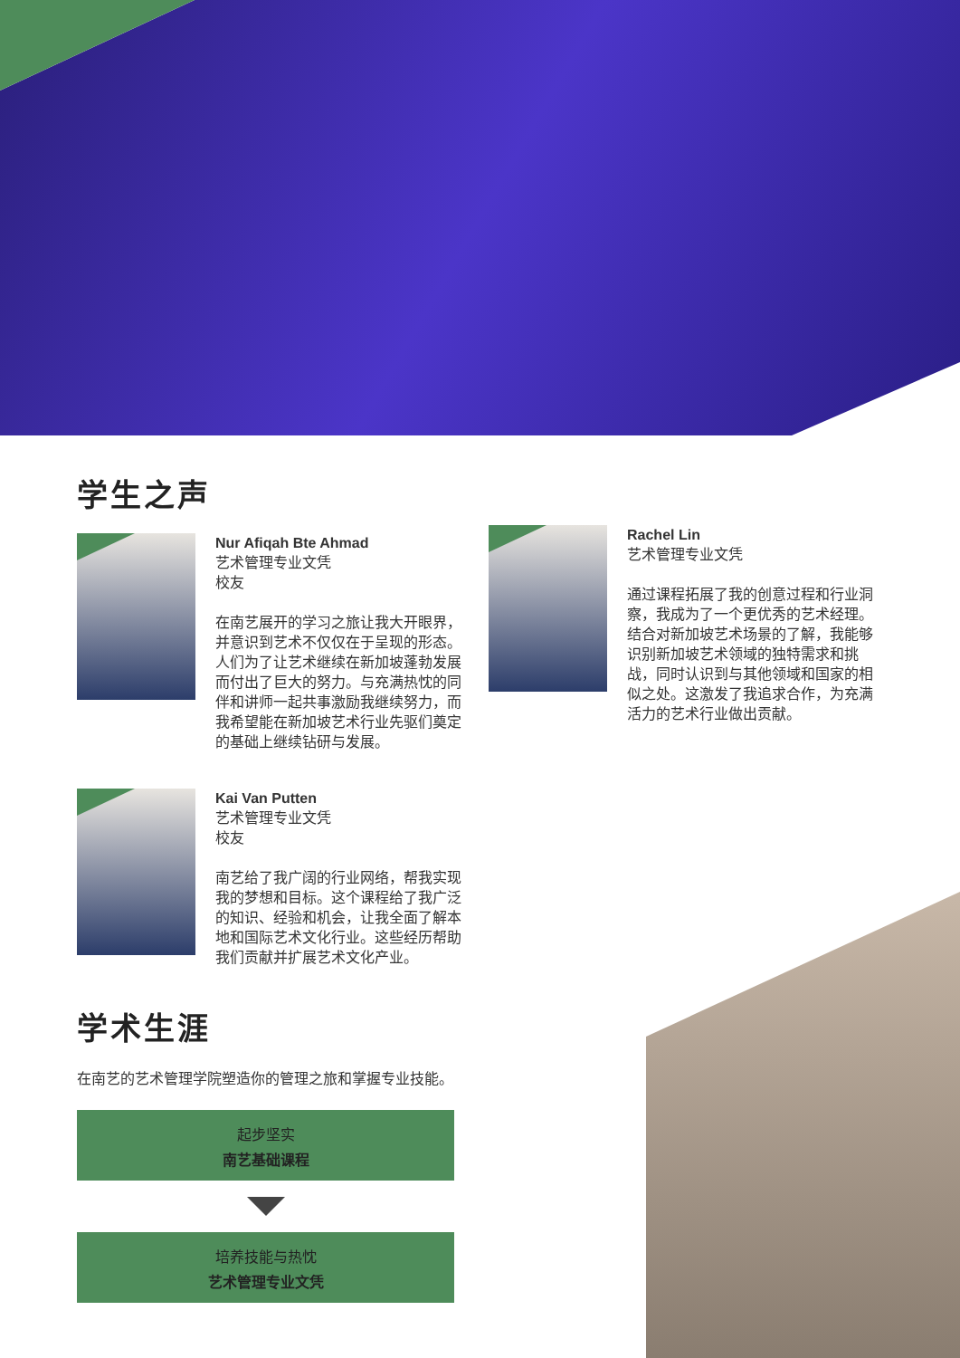学生之声
Nur Afiqah Bte Ahmad
艺术管理专业文凭
校友
在南艺展开的学习之旅让我大开眼界，并意识到艺术不仅仅在于呈现的形态。人们为了让艺术继续在新加坡蓬勃发展而付出了巨大的努力。与充满热忱的同伴和讲师一起共事激励我继续努力，而我希望能在新加坡艺术行业先驱们奠定的基础上继续钻研与发展。
Kai Van Putten
艺术管理专业文凭
校友
南艺给了我广阔的行业网络，帮我实现我的梦想和目标。这个课程给了我广泛的知识、经验和机会，让我全面了解本地和国际艺术文化行业。这些经历帮助我们贡献并扩展艺术文化产业。
学术生涯
在南艺的艺术管理学院塑造你的管理之旅和掌握专业技能。
起步坚实
南艺基础课程
培养技能与热忱
艺术管理专业文凭
Rachel Lin
艺术管理专业文凭
通过课程拓展了我的创意过程和行业洞察，我成为了一个更优秀的艺术经理。结合对新加坡艺术场景的了解，我能够识别新加坡艺术领域的独特需求和挑战，同时认识到与其他领域和国家的相似之处。这激发了我追求合作，为充满活力的艺术行业做出贡献。